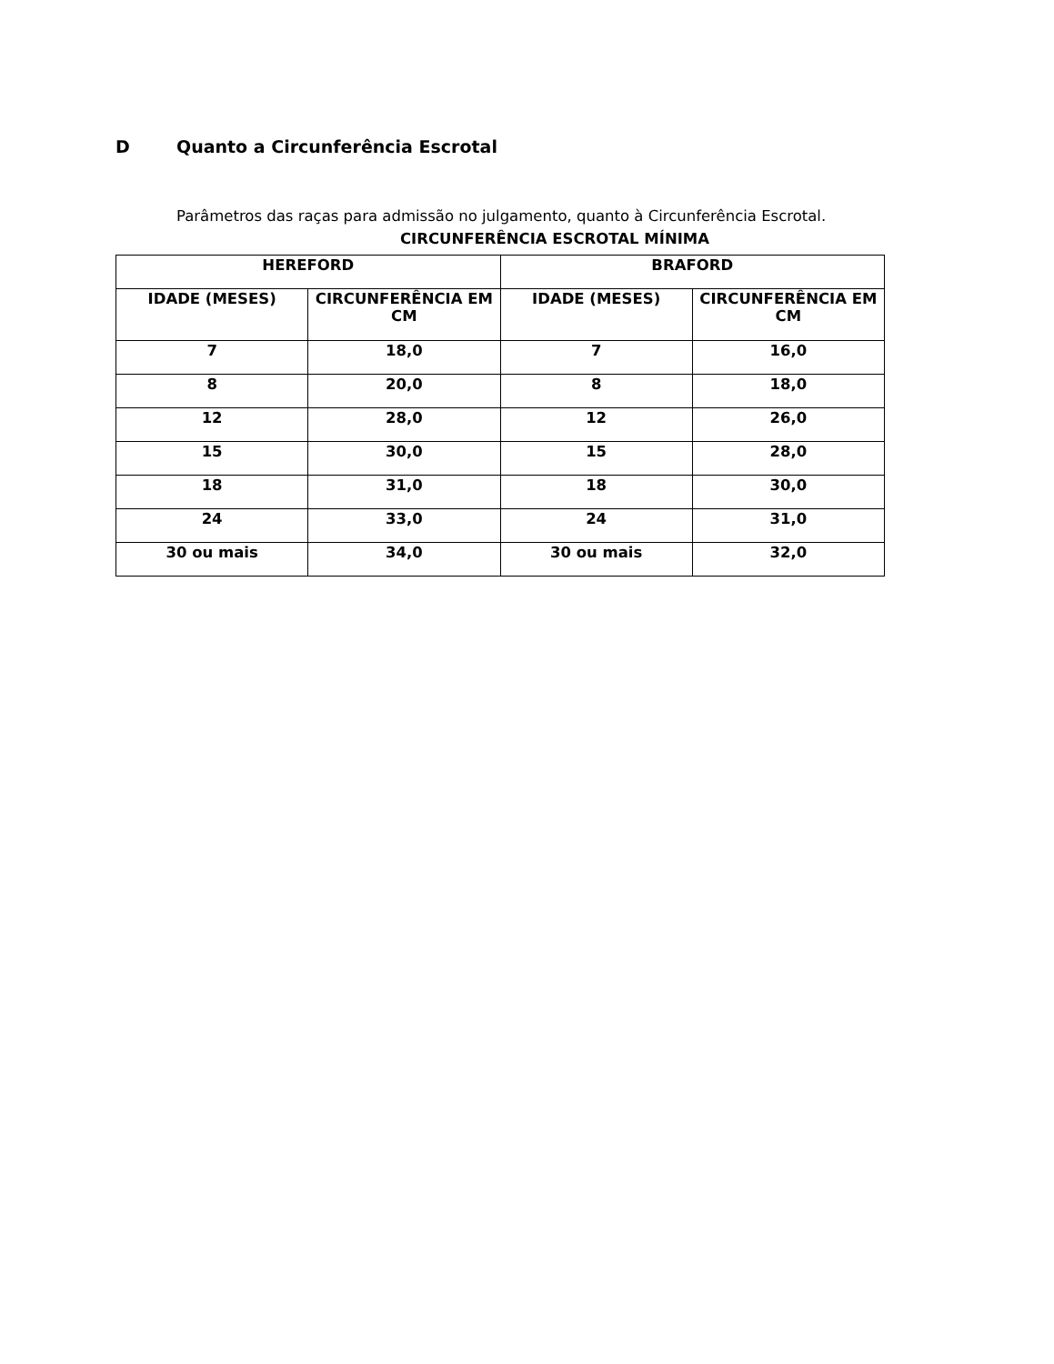D Quanto a Circunferência Escrotal
Parâmetros das raças para admissão no julgamento, quanto à Circunferência Escrotal.
CIRCUNFERÊNCIA ESCROTAL MÍNIMA
| HEREFORD | | BRAFORD | |
| --- | --- | --- | --- |
| IDADE (MESES) | CIRCUNFERÊNCIA EM CM | IDADE (MESES) | CIRCUNFERÊNCIA EM CM |
| 7 | 18,0 | 7 | 16,0 |
| 8 | 20,0 | 8 | 18,0 |
| 12 | 28,0 | 12 | 26,0 |
| 15 | 30,0 | 15 | 28,0 |
| 18 | 31,0 | 18 | 30,0 |
| 24 | 33,0 | 24 | 31,0 |
| 30 ou mais | 34,0 | 30 ou mais | 32,0 |